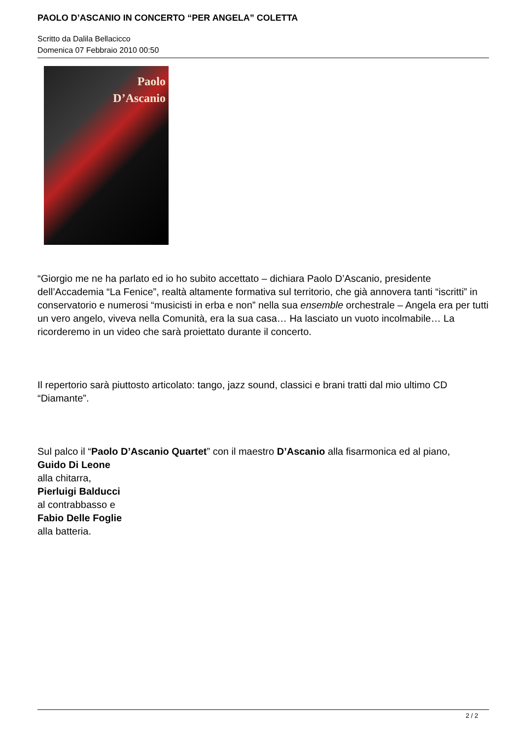PAOLO D’ASCANIO IN CONCERTO “PER ANGELA” COLETTA
Scritto da Dalila Bellacicco
Domenica 07 Febbraio 2010 00:50
Paolo
D’Ascanio
“Giorgio me ne ha parlato ed io ho subito accettato – dichiara Paolo D’Ascanio, presidente dell’Accademia “La Fenice”, realtà altamente formativa sul territorio, che già annovera tanti “iscritti” in conservatorio e numerosi “musicisti in erba e non” nella sua ensemble orchestrale – Angela era per tutti un vero angelo, viveva nella Comunità, era la sua casa… Ha lasciato un vuoto incolmabile… La ricorderemo in un video che sarà proiettato durante il concerto.
Il repertorio sarà piuttosto articolato: tango, jazz sound, classici e brani tratti dal mio ultimo CD “Diamante”.
Sul palco il “Paolo D’Ascanio Quartet” con il maestro D’Ascanio alla fisarmonica ed al piano,
Guido Di Leone
alla chitarra,
Pierluigi Balducci
al contrabbasso e
Fabio Delle Foglie
alla batteria.
2 / 2